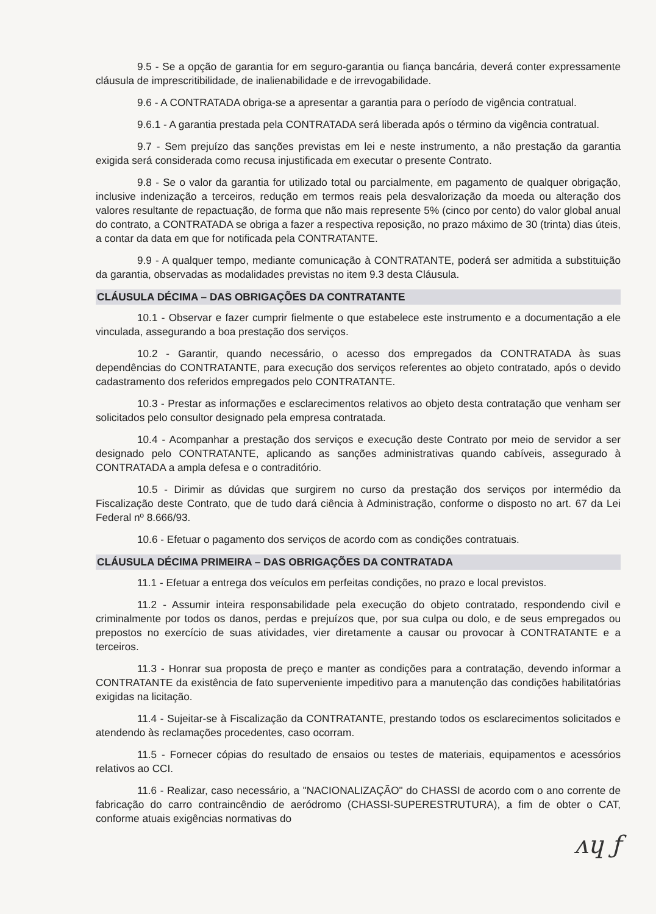9.5 - Se a opção de garantia for em seguro-garantia ou fiança bancária, deverá conter expressamente cláusula de imprescritibilidade, de inalienabilidade e de irrevogabilidade.
9.6 - A CONTRATADA obriga-se a apresentar a garantia para o período de vigência contratual.
9.6.1 - A garantia prestada pela CONTRATADA será liberada após o término da vigência contratual.
9.7 - Sem prejuízo das sanções previstas em lei e neste instrumento, a não prestação da garantia exigida será considerada como recusa injustificada em executar o presente Contrato.
9.8 - Se o valor da garantia for utilizado total ou parcialmente, em pagamento de qualquer obrigação, inclusive indenização a terceiros, redução em termos reais pela desvalorização da moeda ou alteração dos valores resultante de repactuação, de forma que não mais represente 5% (cinco por cento) do valor global anual do contrato, a CONTRATADA se obriga a fazer a respectiva reposição, no prazo máximo de 30 (trinta) dias úteis, a contar da data em que for notificada pela CONTRATANTE.
9.9 - A qualquer tempo, mediante comunicação à CONTRATANTE, poderá ser admitida a substituição da garantia, observadas as modalidades previstas no item 9.3 desta Cláusula.
CLÁUSULA DÉCIMA – DAS OBRIGAÇÕES DA CONTRATANTE
10.1 - Observar e fazer cumprir fielmente o que estabelece este instrumento e a documentação a ele vinculada, assegurando a boa prestação dos serviços.
10.2 - Garantir, quando necessário, o acesso dos empregados da CONTRATADA às suas dependências do CONTRATANTE, para execução dos serviços referentes ao objeto contratado, após o devido cadastramento dos referidos empregados pelo CONTRATANTE.
10.3 - Prestar as informações e esclarecimentos relativos ao objeto desta contratação que venham ser solicitados pelo consultor designado pela empresa contratada.
10.4 - Acompanhar a prestação dos serviços e execução deste Contrato por meio de servidor a ser designado pelo CONTRATANTE, aplicando as sanções administrativas quando cabíveis, assegurado à CONTRATADA a ampla defesa e o contraditório.
10.5 - Dirimir as dúvidas que surgirem no curso da prestação dos serviços por intermédio da Fiscalização deste Contrato, que de tudo dará ciência à Administração, conforme o disposto no art. 67 da Lei Federal nº 8.666/93.
10.6 - Efetuar o pagamento dos serviços de acordo com as condições contratuais.
CLÁUSULA DÉCIMA PRIMEIRA – DAS OBRIGAÇÕES DA CONTRATADA
11.1 - Efetuar a entrega dos veículos em perfeitas condições, no prazo e local previstos.
11.2 - Assumir inteira responsabilidade pela execução do objeto contratado, respondendo civil e criminalmente por todos os danos, perdas e prejuízos que, por sua culpa ou dolo, e de seus empregados ou prepostos no exercício de suas atividades, vier diretamente a causar ou provocar à CONTRATANTE e a terceiros.
11.3 - Honrar sua proposta de preço e manter as condições para a contratação, devendo informar a CONTRATANTE da existência de fato superveniente impeditivo para a manutenção das condições habilitatórias exigidas na licitação.
11.4 - Sujeitar-se à Fiscalização da CONTRATANTE, prestando todos os esclarecimentos solicitados e atendendo às reclamações procedentes, caso ocorram.
11.5 - Fornecer cópias do resultado de ensaios ou testes de materiais, equipamentos e acessórios relativos ao CCI.
11.6 - Realizar, caso necessário, a "NACIONALIZAÇÃO" do CHASSI de acordo com o ano corrente de fabricação do carro contraincêndio de aeródromo (CHASSI-SUPERESTRUTURA), a fim de obter o CAT, conforme atuais exigências normativas do
ᴧɥ ƒ